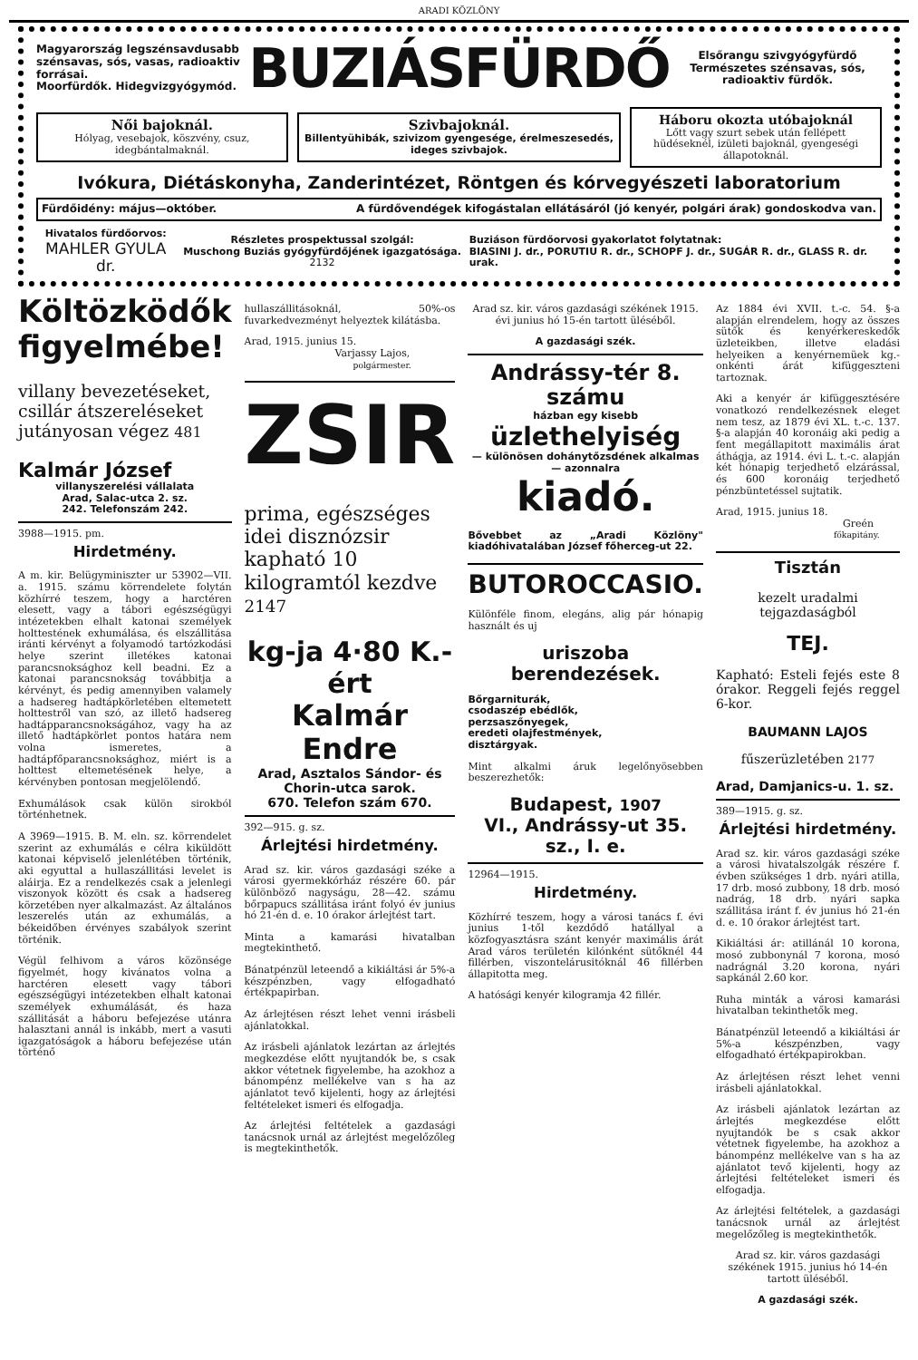ARADI KÖZLÖNY
Magyarország legszénsavdusabb szénsavas, sós, vasas, radioaktiv forrásai.
Moorfürdők. Hidegvizgyógymód.
BUZIÁSFÜRDŐ
Elsőrangu szivgyógyfürdő
Természetes szénsavas, sós, radioaktiv fürdők.
Női bajoknál.
Hólyag, vesebajok, köszvény, csuz, idegbántalmaknál.
Szivbajoknál.
Billentyühibák, szivizom gyengesége, érelmeszesedés, ideges szivbajok.
Háboru okozta utóbajoknál
Lőtt vagy szurt sebek után fellépett hüdéseknél, izületi bajoknál, gyengeségi állapotoknál.
Ivókura, Diétáskonyha, Zanderintézet, Röntgen és kórvegyészeti laboratorium
Fürdőidény: május—október. A fürdővendégek kifogástalan ellátásáról (jó kenyér, polgári árak) gondoskodva van.
Hivatalos fürdőorvos:
MAHLER GYULA dr.
Részletes prospektussal szolgál:
Muschong Buziás gyógyfürdőjének igazgatósága. 2132
Buziáson fürdőorvosi gyakorlatot folytatnak:
BIASINI J. dr., PORUTIU R. dr., SCHOPF J. dr., SUGÁR R. dr., GLASS R. dr. urak.
Költözködők figyelmébe!
villany bevezetéseket, csillár átszereléseket jutányosan végez 481
Kalmár József
villanyszerelési vállalata
Arad, Salac-utca 2. sz.
242. Telefonszám 242.
3988—1915. pm.
Hirdetmény.
A m. kir. Belügyminiszter ur 53902—VII. a. 1915. számu körrendelete folytán közhírré teszem, hogy a harctéren elesett, vagy a tábori egészségügyi intézetekben elhalt katonai személyek holttestének exhumálása, és elszállitása iránti kérvényt a folyamodó tartózkodási helye szerint illetékes katonai parancsnoksághoz kell beadni. Ez a katonai parancsnokság továbbitja a kérvényt, és pedig amennyiben valamely a hadsereg hadtápkörletében eltemetett holttestről van szó, az illető hadsereg hadtápparancsnokságához, vagy ha az illető hadtápkörlet pontos határa nem volna ismeretes, a hadtápfőparancsnoksághoz, miért is a holttest eltemetésének helye, a kérvényben pontosan megjelölendő.
Exhumálások csak külön sirokból történhetnek.
A 3969—1915. B. M. eln. sz. körrendelet szerint az exhumálás e célra kiküldött katonai képviselő jelenlétében történik, aki egyuttal a hullaszállitási levelet is aláirja. Ez a rendelkezés csak a jelenlegi viszonyok között és csak a hadsereg körzetében nyer alkalmazást. Az általános leszerelés után az exhumálás, a békeidőben érvényes szabályok szerint történik.
Végül felhivom a város közönsége figyelmét, hogy kivánatos volna a harctéren elesett vagy tábori egészségügyi intézetekben elhalt katonai személyek exhumálását, és haza szállitását a háboru befejezése utánra halasztani annál is inkább, mert a vasuti igazgatóságok a háboru befejezése után történő
hullaszállitásoknál, 50%-os fuvarkedvezményt helyeztek kilátásba.
Arad, 1915. junius 15.
Varjassy Lajos,
polgármester.
ZSIR
prima, egészséges idei disznózsir kapható 10 kilogramtól kezdve 2147
kg-ja 4·80 K.-ért
Kalmár Endre
Arad, Asztalos Sándor- és Chorin-utca sarok.
670. Telefon szám 670.
392—915. g. sz.
Árlejtési hirdetmény.
Arad sz. kir. város gazdasági széke a városi gyermekkórház részére 60. pár különböző nagyságu, 28—42. számu bőrpapucs szállitása iránt folyó év junius hó 21-én d. e. 10 órakor árlejtést tart.
Minta a kamarási hivatalban megtekinthető.
Bánatpénzül leteendő a kikiáltási ár 5%-a készpénzben, vagy elfogadható értékpapirban.
Az árlejtésen részt lehet venni irásbeli ajánlatokkal.
Az irásbeli ajánlatok lezártan az árlejtés megkezdése előtt nyujtandók be, s csak akkor vétetnek figyelembe, ha azokhoz a bánompénz mellékelve van s ha az ajánlatot tevő kijelenti, hogy az árlejtési feltételeket ismeri és elfogadja.
Az árlejtési feltételek a gazdasági tanácsnok urnál az árlejtést megelőzőleg is megtekinthetők.
Arad sz. kir. város gazdasági székének 1915. évi junius hó 15-én tartott üléséből.
A gazdasági szék.
Andrássy-tér 8. számu
házban egy kisebb
üzlethelyiség
— különösen dohánytőzsdének alkalmas — azonnalra
kiadó.
Bővebbet az „Aradi Közlöny" kiadóhivatalában József főherceg-ut 22.
BUTOROCCASIO.
Különféle finom, elegáns, alig pár hónapig használt és uj
uriszoba berendezések.
Bőrgarniturák,
csodaszép ebédlők,
perzsaszőnyegek,
eredeti olajfestmények,
disztárgyak.
Mint alkalmi áruk legelőnyösebben beszerezhetők:
Budapest, 1907
VI., Andrássy-ut 35. sz., I. e.
12964—1915.
Hirdetmény.
Közhírré teszem, hogy a városi tanács f. évi junius 1-től kezdődő hatállyal a közfogyasztásra szánt kenyér maximális árát Arad város területén kilónként sütőknél 44 fillérben, viszontelárusitóknál 46 fillérben állapitotta meg.
A hatósági kenyér kilogramja 42 fillér.
Az 1884 évi XVII. t.-c. 54. §-a alapján elrendelem, hogy az összes sütők és kenyérkereskedők üzleteikben, illetve eladási helyeiken a kenyérnemüek kg.-onkénti árát kifüggeszteni tartoznak.
Aki a kenyér ár kifüggesztésére vonatkozó rendelkezésnek eleget nem tesz, az 1879 évi XL. t.-c. 137. §-a alapján 40 koronáig aki pedig a fent megállapitott maximális árat áthágja, az 1914. évi L. t.-c. alapján két hónapig terjedhető elzárással, és 600 koronáig terjedhető pénzbüntetéssel sujtatik.
Arad, 1915. junius 18.
Greén
főkapitány.
Tisztán
kezelt uradalmi tejgazdaságból
TEJ.
Kapható: Esteli fejés este 8 órakor. Reggeli fejés reggel 6-kor.
BAUMANN LAJOS
fűszerüzletében 2177
Arad, Damjanics-u. 1. sz.
389—1915. g. sz.
Árlejtési hirdetmény.
Arad sz. kir. város gazdasági széke a városi hivatalszolgák részére f. évben szükséges 1 drb. nyári atilla, 17 drb. mosó zubbony, 18 drb. mosó nadrág, 18 drb. nyári sapka szállitása iránt f. év junius hó 21-én d. e. 10 órakor árlejtést tart.
Kikiáltási ár: atillánál 10 korona, mosó zubbonynál 7 korona, mosó nadrágnál 3.20 korona, nyári sapkánál 2.60 kor.
Ruha minták a városi kamarási hivatalban tekinthetők meg.
Bánatpénzül leteendő a kikiáltási ár 5%-a készpénzben, vagy elfogadható értékpapirokban.
Az árlejtésen részt lehet venni irásbeli ajánlatokkal.
Az irásbeli ajánlatok lezártan az árlejtés megkezdése előtt nyujtandók be s csak akkor vétetnek figyelembe, ha azokhoz a bánompénz mellékelve van s ha az ajánlatot tevő kijelenti, hogy az árlejtési feltételeket ismeri és elfogadja.
Az árlejtési feltételek, a gazdasági tanácsnok urnál az árlejtést megelőzőleg is megtekinthetők.
Arad sz. kir. város gazdasági székének 1915. junius hó 14-én tartott üléséből.
A gazdasági szék.